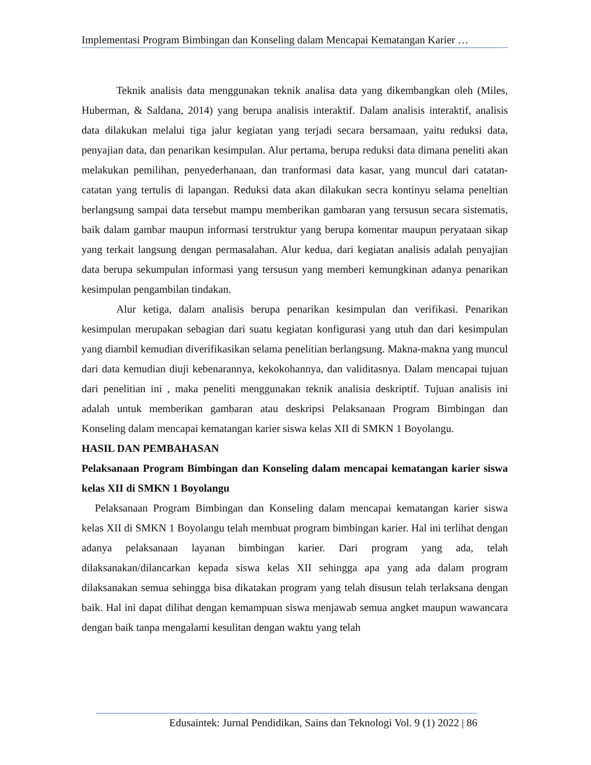Implementasi Program Bimbingan dan Konseling dalam Mencapai Kematangan Karier …
Teknik analisis data menggunakan teknik analisa data yang dikembangkan oleh (Miles, Huberman, & Saldana, 2014) yang berupa analisis interaktif. Dalam analisis interaktif, analisis data dilakukan melalui tiga jalur kegiatan yang terjadi secara bersamaan, yaitu reduksi data, penyajian data, dan penarikan kesimpulan. Alur pertama, berupa reduksi data dimana peneliti akan melakukan pemilihan, penyederhanaan, dan tranformasi data kasar, yang muncul dari catatan-catatan yang tertulis di lapangan. Reduksi data akan dilakukan secra kontinyu selama peneltian berlangsung sampai data tersebut mampu memberikan gambaran yang tersusun secara sistematis, baik dalam gambar maupun informasi terstruktur yang berupa komentar maupun peryataan sikap yang terkait langsung dengan permasalahan. Alur kedua, dari kegiatan analisis adalah penyajian data berupa sekumpulan informasi yang tersusun yang memberi kemungkinan adanya penarikan kesimpulan pengambilan tindakan.
Alur ketiga, dalam analisis berupa penarikan kesimpulan dan verifikasi. Penarikan kesimpulan merupakan sebagian dari suatu kegiatan konfigurasi yang utuh dan dari kesimpulan yang diambil kemudian diverifikasikan selama penelitian berlangsung. Makna-makna yang muncul dari data kemudian diuji kebenarannya, kekokohannya, dan validitasnya. Dalam mencapai tujuan dari penelitian ini , maka peneliti menggunakan teknik analisia deskriptif. Tujuan analisis ini adalah untuk memberikan gambaran atau deskripsi Pelaksanaan Program Bimbingan dan Konseling dalam mencapai kematangan karier siswa kelas XII di SMKN 1 Boyolangu.
HASIL DAN PEMBAHASAN
Pelaksanaan Program Bimbingan dan Konseling dalam mencapai kematangan karier siswa kelas XII di SMKN 1 Boyolangu
Pelaksanaan Program Bimbingan dan Konseling dalam mencapai kematangan karier siswa kelas XII di SMKN 1 Boyolangu telah membuat program bimbingan karier. Hal ini terlihat dengan adanya pelaksanaan layanan bimbingan karier. Dari program yang ada, telah dilaksanakan/dilancarkan kepada siswa kelas XII sehingga apa yang ada dalam program dilaksanakan semua sehingga bisa dikatakan program yang telah disusun telah terlaksana dengan baik. Hal ini dapat dilihat dengan kemampuan siswa menjawab semua angket maupun wawancara dengan baik tanpa mengalami kesulitan dengan waktu yang telah
Edusaintek: Jurnal Pendidikan, Sains dan Teknologi Vol. 9 (1) 2022 | 86